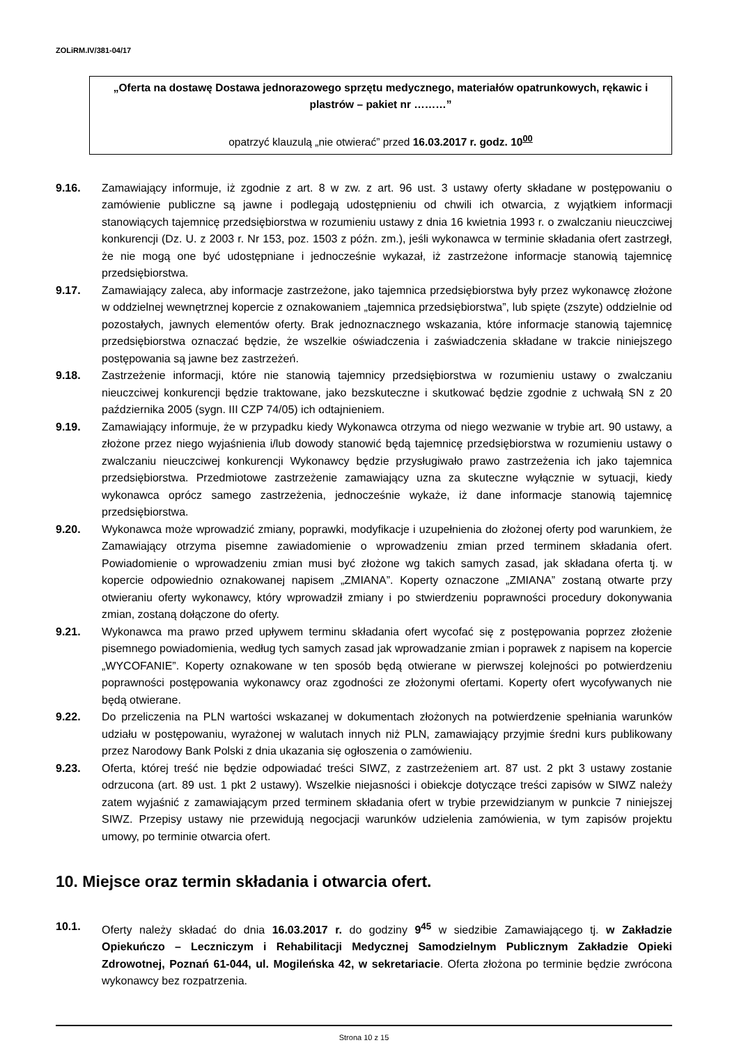ZOLiRM.IV/381-04/17
„Oferta na dostawę Dostawa jednorazowego sprzętu medycznego, materiałów opatrunkowych, rękawic i plastrów – pakiet nr ………”
opatrzyć klauzulą „nie otwierać” przed 16.03.2017 r. godz. 10<sup>00</sup>
9.16. Zamawiający informuje, iż zgodnie z art. 8 w zw. z art. 96 ust. 3 ustawy oferty składane w postępowaniu o zamówienie publiczne są jawne i podlegają udostępnieniu od chwili ich otwarcia, z wyjątkiem informacji stanowiących tajemnicę przedsiębiorstwa w rozumieniu ustawy z dnia 16 kwietnia 1993 r. o zwalczaniu nieuczciwej konkurencji (Dz. U. z 2003 r. Nr 153, poz. 1503 z późn. zm.), jeśli wykonawca w terminie składania ofert zastrzegł, że nie mogą one być udostępniane i jednocześnie wykazał, iż zastrzeżone informacje stanowią tajemnicę przedsiębiorstwa.
9.17. Zamawiający zaleca, aby informacje zastrzeżone, jako tajemnica przedsiębiorstwa były przez wykonawcę złożone w oddzielnej wewnętrznej kopercie z oznakowaniem „tajemnica przedsiębiorstwa”, lub spięte (zszyte) oddzielnie od pozostałych, jawnych elementów oferty. Brak jednoznacznego wskazania, które informacje stanowią tajemnicę przedsiębiorstwa oznaczać będzie, że wszelkie oświadczenia i zaświadczenia składane w trakcie niniejszego postępowania są jawne bez zastrzeżeń.
9.18. Zastrzeżenie informacji, które nie stanowią tajemnicy przedsiębiorstwa w rozumieniu ustawy o zwalczaniu nieuczciwej konkurencji będzie traktowane, jako bezskuteczne i skutkować będzie zgodnie z uchwałą SN z 20 października 2005 (sygn. III CZP 74/05) ich odtajnieniem.
9.19. Zamawiający informuje, że w przypadku kiedy Wykonawca otrzyma od niego wezwanie w trybie art. 90 ustawy, a złożone przez niego wyjaśnienia i/lub dowody stanowić będą tajemnicę przedsiębiorstwa w rozumieniu ustawy o zwalczaniu nieuczciwej konkurencji Wykonawcy będzie przysługiwało prawo zastrzeżenia ich jako tajemnica przedsiębiorstwa. Przedmiotowe zastrzeżenie zamawiający uzna za skuteczne wyłącznie w sytuacji, kiedy wykonawca oprócz samego zastrzeżenia, jednocześnie wykaże, iż dane informacje stanowią tajemnicę przedsiębiorstwa.
9.20. Wykonawca może wprowadzić zmiany, poprawki, modyfikacje i uzupełnienia do złożonej oferty pod warunkiem, że Zamawiający otrzyma pisemne zawiadomienie o wprowadzeniu zmian przed terminem składania ofert. Powiadomienie o wprowadzeniu zmian musi być złożone wg takich samych zasad, jak składana oferta tj. w kopercie odpowiednio oznakowanej napisem „ZMIANA”. Koperty oznaczone „ZMIANA” zostaną otwarte przy otwieraniu oferty wykonawcy, który wprowadził zmiany i po stwierdzeniu poprawności procedury dokonywania zmian, zostaną dołączone do oferty.
9.21. Wykonawca ma prawo przed upływem terminu składania ofert wycofać się z postępowania poprzez złożenie pisemnego powiadomienia, według tych samych zasad jak wprowadzanie zmian i poprawek z napisem na kopercie „WYCOFANIE”. Koperty oznakowane w ten sposób będą otwierane w pierwszej kolejności po potwierdzeniu poprawności postępowania wykonawcy oraz zgodności ze złożonymi ofertami. Koperty ofert wycofywanych nie będą otwierane.
9.22. Do przeliczenia na PLN wartości wskazanej w dokumentach złożonych na potwierdzenie spełniania warunków udziału w postępowaniu, wyrażonej w walutach innych niż PLN, zamawiający przyjmie średni kurs publikowany przez Narodowy Bank Polski z dnia ukazania się ogłoszenia o zamówieniu.
9.23. Oferta, której treść nie będzie odpowiadać treści SIWZ, z zastrzeżeniem art. 87 ust. 2 pkt 3 ustawy zostanie odrzucona (art. 89 ust. 1 pkt 2 ustawy). Wszelkie niejasności i obiekcje dotyczące treści zapisów w SIWZ należy zatem wyjaśnić z zamawiającym przed terminem składania ofert w trybie przewidzianym w punkcie 7 niniejszej SIWZ. Przepisy ustawy nie przewidują negocjacji warunków udzielenia zamówienia, w tym zapisów projektu umowy, po terminie otwarcia ofert.
10. Miejsce oraz termin składania i otwarcia ofert.
10.1. Oferty należy składać do dnia 16.03.2017 r. do godziny 9<sup>45</sup> w siedzibie Zamawiającego tj. w Zakładzie Opiekuńczo – Leczniczym i Rehabilitacji Medycznej Samodzielnym Publicznym Zakładzie Opieki Zdrowotnej, Poznań 61-044, ul. Mogileńska 42, w sekretariacie. Oferta złożona po terminie będzie zwrócona wykonawcy bez rozpatrzenia.
Strona 10 z 15